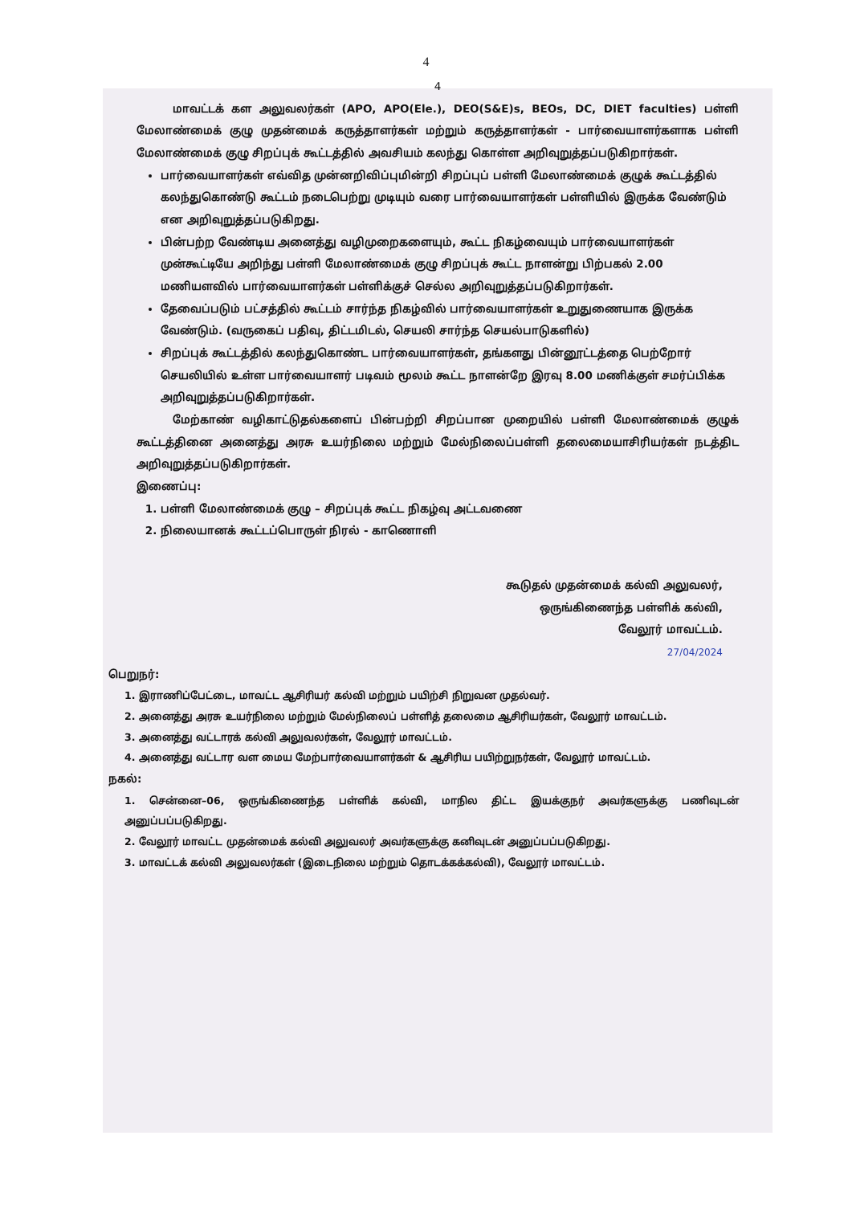4
4
மாவட்டக் கள அலுவலர்கள் (APO, APO(Ele.), DEO(S&E)s, BEOs, DC, DIET faculties) பள்ளி மேலாண்மைக் குழு முதன்மைக் கருத்தாளர்கள் மற்றும் கருத்தாளர்கள் - பார்வையாளர்களாக பள்ளி மேலாண்மைக் குழு சிறப்புக் கூட்டத்தில் அவசியம் கலந்து கொள்ள அறிவுறுத்தப்படுகிறார்கள்.
பார்வையாளர்கள் எவ்வித முன்னறிவிப்புமின்றி சிறப்புப் பள்ளி மேலாண்மைக் குழுக் கூட்டத்தில் கலந்துகொண்டு கூட்டம் நடைபெற்று முடியும் வரை பார்வையாளர்கள் பள்ளியில் இருக்க வேண்டும் என அறிவுறுத்தப்படுகிறது.
பின்பற்ற வேண்டிய அனைத்து வழிமுறைகளையும், கூட்ட நிகழ்வையும் பார்வையாளர்கள் முன்கூட்டியே அறிந்து பள்ளி மேலாண்மைக் குழு சிறப்புக் கூட்ட நாளன்று பிற்பகல் 2.00 மணியளவில் பார்வையாளர்கள் பள்ளிக்குச் செல்ல அறிவுறுத்தப்படுகிறார்கள்.
தேவைப்படும் பட்சத்தில் கூட்டம் சார்ந்த நிகழ்வில் பார்வையாளர்கள் உறுதுணையாக இருக்க வேண்டும். (வருகைப் பதிவு, திட்டமிடல், செயலி சார்ந்த செயல்பாடுகளில்)
சிறப்புக் கூட்டத்தில் கலந்துகொண்ட பார்வையாளர்கள், தங்களது பின்னூட்டத்தை பெற்றோர் செயலியில் உள்ள பார்வையாளர் படிவம் மூலம் கூட்ட நாளன்றே இரவு 8.00 மணிக்குள் சமர்ப்பிக்க அறிவுறுத்தப்படுகிறார்கள்.
மேற்காண் வழிகாட்டுதல்களைப் பின்பற்றி சிறப்பான முறையில் பள்ளி மேலாண்மைக் குழுக் கூட்டத்தினை அனைத்து அரசு உயர்நிலை மற்றும் மேல்நிலைப்பள்ளி தலைமையாசிரியர்கள் நடத்திட அறிவுறுத்தப்படுகிறார்கள்.
இணைப்பு:
1. பள்ளி மேலாண்மைக் குழு – சிறப்புக் கூட்ட நிகழ்வு அட்டவணை
2. நிலையானக் கூட்டப்பொருள் நிரல் - காணொளி
கூடுதல் முதன்மைக் கல்வி அலுவலர்,
ஒருங்கிணைந்த பள்ளிக் கல்வி,
வேலூர் மாவட்டம்.
27/04/2024
பெறுநர்:
1. இராணிப்பேட்டை, மாவட்ட ஆசிரியர் கல்வி மற்றும் பயிற்சி நிறுவன முதல்வர்.
2. அனைத்து அரசு உயர்நிலை மற்றும் மேல்நிலைப் பள்ளித் தலைமை ஆசிரியர்கள், வேலூர் மாவட்டம்.
3. அனைத்து வட்டாரக் கல்வி அலுவலர்கள், வேலூர் மாவட்டம்.
4. அனைத்து வட்டார வள மைய மேற்பார்வையாளர்கள் & ஆசிரிய பயிற்றுநர்கள், வேலூர் மாவட்டம்.
நகல்:
1. சென்னை–06, ஒருங்கிணைந்த பள்ளிக் கல்வி, மாநில திட்ட இயக்குநர் அவர்களுக்கு பணிவுடன் அனுப்பப்படுகிறது.
2. வேலூர் மாவட்ட முதன்மைக் கல்வி அலுவலர் அவர்களுக்கு கனிவுடன் அனுப்பப்படுகிறது.
3. மாவட்டக் கல்வி அலுவலர்கள் (இடைநிலை மற்றும் தொடக்கக்கல்வி), வேலூர் மாவட்டம்.